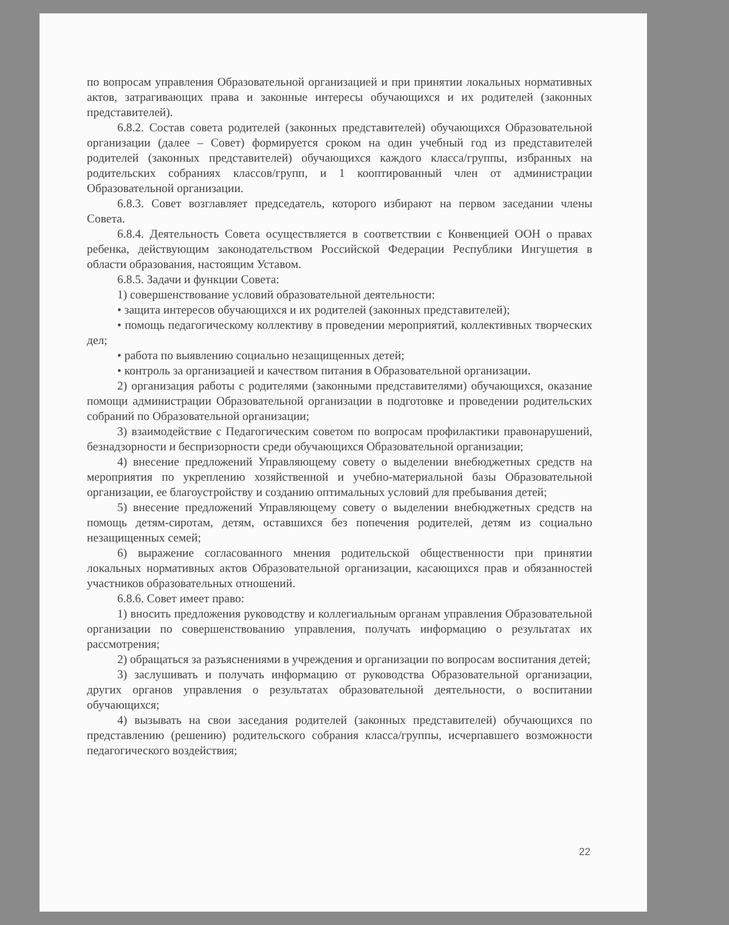по вопросам управления Образовательной организацией и при принятии локальных нормативных актов, затрагивающих права и законные интересы обучающихся и их родителей (законных представителей).
6.8.2. Состав совета родителей (законных представителей) обучающихся Образовательной организации (далее – Совет) формируется сроком на один учебный год из представителей родителей (законных представителей) обучающихся каждого класса/группы, избранных на родительских собраниях классов/групп, и 1 кооптированный член от администрации Образовательной организации.
6.8.3. Совет возглавляет председатель, которого избирают на первом заседании члены Совета.
6.8.4. Деятельность Совета осуществляется в соответствии с Конвенцией ООН о правах ребенка, действующим законодательством Российской Федерации Республики Ингушетия в области образования, настоящим Уставом.
6.8.5. Задачи и функции Совета:
1) совершенствование условий образовательной деятельности:
• защита интересов обучающихся и их родителей (законных представителей);
• помощь педагогическому коллективу в проведении мероприятий, коллективных творческих дел;
• работа по выявлению социально незащищенных детей;
• контроль за организацией и качеством питания в Образовательной организации.
2) организация работы с родителями (законными представителями) обучающихся, оказание помощи администрации Образовательной организации в подготовке и проведении родительских собраний по Образовательной организации;
3) взаимодействие с Педагогическим советом по вопросам профилактики правонарушений, безнадзорности и беспризорности среди обучающихся Образовательной организации;
4) внесение предложений Управляющему совету о выделении внебюджетных средств на мероприятия по укреплению хозяйственной и учебно-материальной базы Образовательной организации, ее благоустройству и созданию оптимальных условий для пребывания детей;
5) внесение предложений Управляющему совету о выделении внебюджетных средств на помощь детям-сиротам, детям, оставшихся без попечения родителей, детям из социально незащищенных семей;
6) выражение согласованного мнения родительской общественности при принятии локальных нормативных актов Образовательной организации, касающихся прав и обязанностей участников образовательных отношений.
6.8.6. Совет имеет право:
1) вносить предложения руководству и коллегиальным органам управления Образовательной организации по совершенствованию управления, получать информацию о результатах их рассмотрения;
2) обращаться за разъяснениями в учреждения и организации по вопросам воспитания детей;
3) заслушивать и получать информацию от руководства Образовательной организации, других органов управления о результатах образовательной деятельности, о воспитании обучающихся;
4) вызывать на свои заседания родителей (законных представителей) обучающихся по представлению (решению) родительского собрания класса/группы, исчерпавшего возможности педагогического воздействия;
22